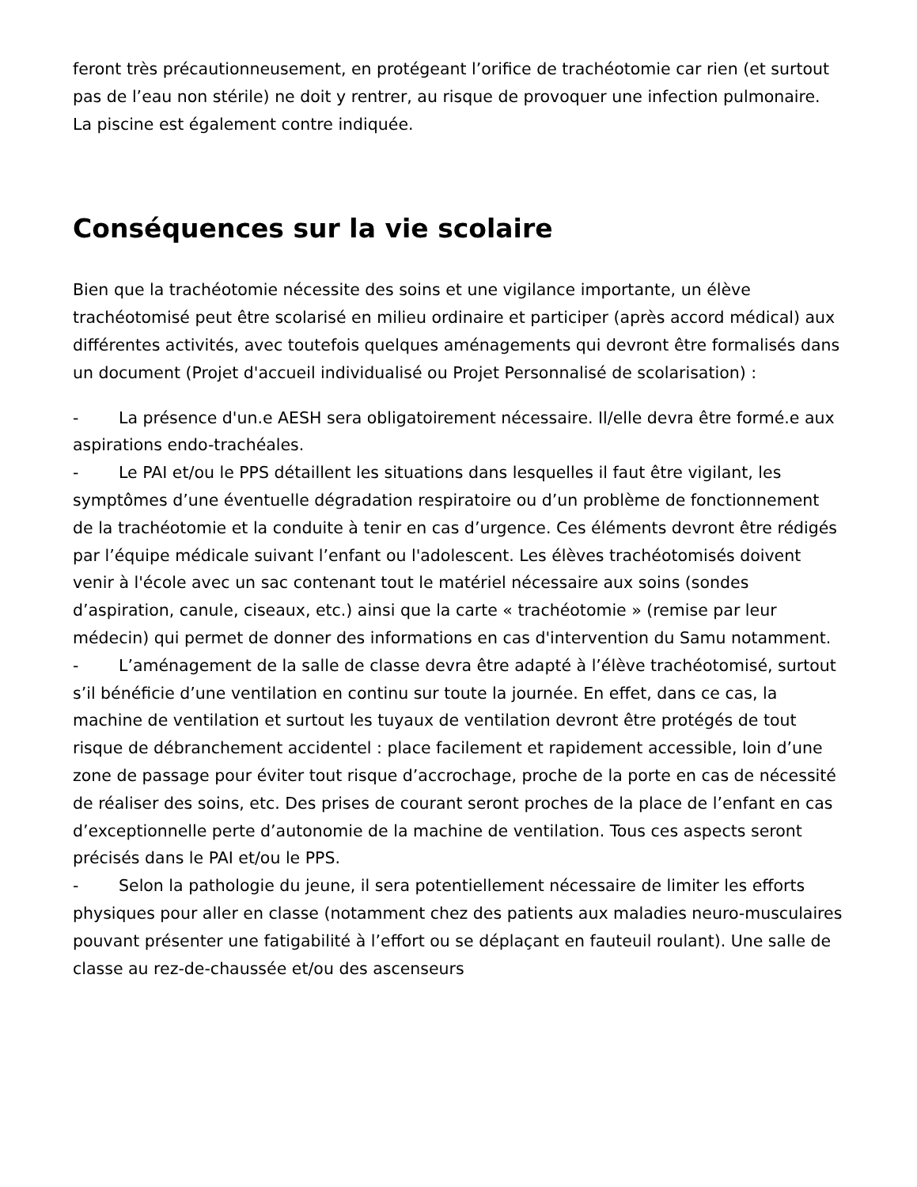feront très précautionneusement, en protégeant l’orifice de trachéotomie car rien (et surtout pas de l’eau non stérile) ne doit y rentrer, au risque de provoquer une infection pulmonaire. La piscine est également contre indiquée.
Conséquences sur la vie scolaire
Bien que la trachéotomie nécessite des soins et une vigilance importante, un élève trachéotomisé peut être scolarisé en milieu ordinaire et participer (après accord médical) aux différentes activités, avec toutefois quelques aménagements qui devront être formalisés dans un document (Projet d'accueil individualisé ou Projet Personnalisé de scolarisation) :
- La présence d'un.e AESH sera obligatoirement nécessaire. Il/elle devra être formé.e aux aspirations endo-trachéales.
- Le PAI et/ou le PPS détaillent les situations dans lesquelles il faut être vigilant, les symptômes d’une éventuelle dégradation respiratoire ou d’un problème de fonctionnement de la trachéotomie et la conduite à tenir en cas d’urgence. Ces éléments devront être rédigés par l’équipe médicale suivant l’enfant ou l'adolescent. Les élèves trachéotomisés doivent venir à l'école avec un sac contenant tout le matériel nécessaire aux soins (sondes d’aspiration, canule, ciseaux, etc.) ainsi que la carte « trachéotomie » (remise par leur médecin) qui permet de donner des informations en cas d'intervention du Samu notamment.
- L’aménagement de la salle de classe devra être adapté à l’élève trachéotomisé, surtout s’il bénéficie d’une ventilation en continu sur toute la journée. En effet, dans ce cas, la machine de ventilation et surtout les tuyaux de ventilation devront être protégés de tout risque de débranchement accidentel : place facilement et rapidement accessible, loin d’une zone de passage pour éviter tout risque d’accrochage, proche de la porte en cas de nécessité de réaliser des soins, etc. Des prises de courant seront proches de la place de l’enfant en cas d’exceptionnelle perte d’autonomie de la machine de ventilation. Tous ces aspects seront précisés dans le PAI et/ou le PPS.
- Selon la pathologie du jeune, il sera potentiellement nécessaire de limiter les efforts physiques pour aller en classe (notamment chez des patients aux maladies neuro-musculaires pouvant présenter une fatigabilité à l’effort ou se déplaçant en fauteuil roulant). Une salle de classe au rez-de-chaussée et/ou des ascenseurs